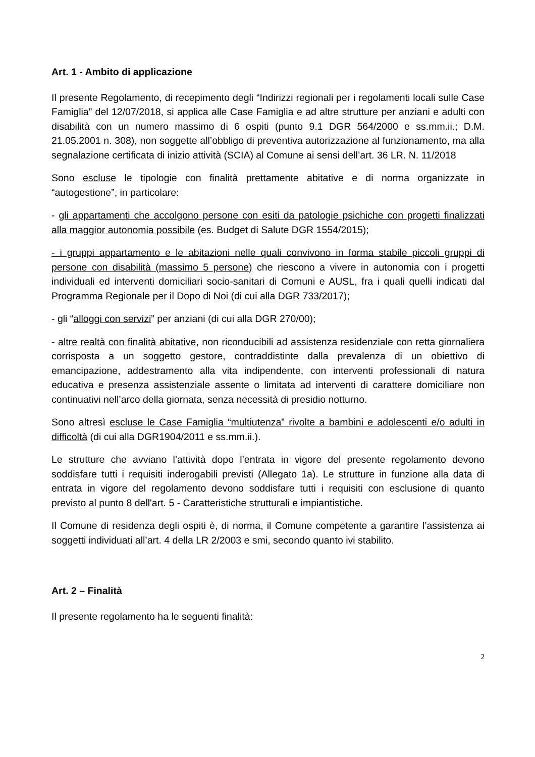Art. 1 - Ambito di applicazione
Il presente Regolamento, di recepimento degli “Indirizzi regionali per i regolamenti locali sulle Case Famiglia” del 12/07/2018, si applica alle Case Famiglia e ad altre strutture per anziani e adulti con disabilità con un numero massimo di 6 ospiti (punto 9.1 DGR 564/2000 e ss.mm.ii.; D.M. 21.05.2001 n. 308), non soggette all’obbligo di preventiva autorizzazione al funzionamento, ma alla segnalazione certificata di inizio attività (SCIA) al Comune ai sensi dell’art. 36 LR. N. 11/2018
Sono escluse le tipologie con finalità prettamente abitative e di norma organizzate in “autogestione”, in particolare:
- gli appartamenti che accolgono persone con esiti da patologie psichiche con progetti finalizzati alla maggior autonomia possibile (es. Budget di Salute DGR 1554/2015);
- i gruppi appartamento e le abitazioni nelle quali convivono in forma stabile piccoli gruppi di persone con disabilità (massimo 5 persone) che riescono a vivere in autonomia con i progetti individuali ed interventi domiciliari socio-sanitari di Comuni e AUSL, fra i quali quelli indicati dal Programma Regionale per il Dopo di Noi (di cui alla DGR 733/2017);
- gli “alloggi con servizi” per anziani (di cui alla DGR 270/00);
- altre realtà con finalità abitative, non riconducibili ad assistenza residenziale con retta giornaliera corrisposta a un soggetto gestore, contraddistinte dalla prevalenza di un obiettivo di emancipazione, addestramento alla vita indipendente, con interventi professionali di natura educativa e presenza assistenziale assente o limitata ad interventi di carattere domiciliare non continuativi nell’arco della giornata, senza necessità di presidio notturno.
Sono altresì escluse le Case Famiglia “multiutenza” rivolte a bambini e adolescenti e/o adulti in difficoltà (di cui alla DGR1904/2011 e ss.mm.ii.).
Le strutture che avviano l’attività dopo l’entrata in vigore del presente regolamento devono soddisfare tutti i requisiti inderogabili previsti (Allegato 1a). Le strutture in funzione alla data di entrata in vigore del regolamento devono soddisfare tutti i requisiti con esclusione di quanto previsto al punto 8 dell'art. 5 - Caratteristiche strutturali e impiantistiche.
Il Comune di residenza degli ospiti è, di norma, il Comune competente a garantire l’assistenza ai soggetti individuati all’art. 4 della LR 2/2003 e smi, secondo quanto ivi stabilito.
Art. 2 – Finalità
Il presente regolamento ha le seguenti finalità:
2